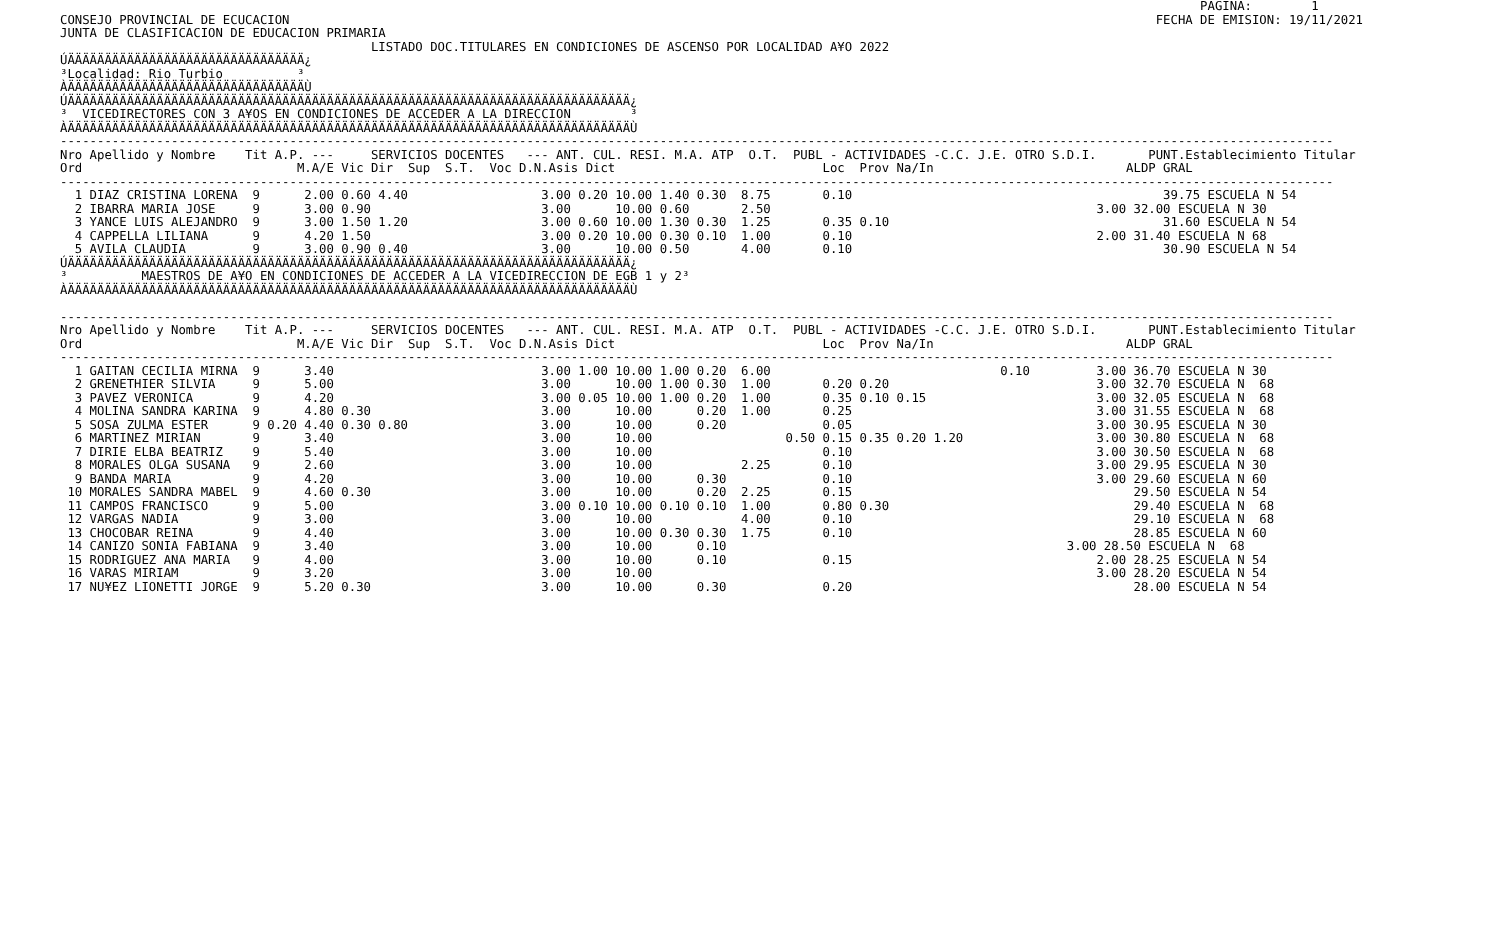PAGINA:        1
CONSEJO PROVINCIAL DE ECUCACION                                                                                                                     FECHA DE EMISION: 19/11/2021
JUNTA DE CLASIFICACION DE EDUCACION PRIMARIA
                                          LISTADO DOC.TITULARES EN CONDICIONES DE ASCENSO POR LOCALIDAD A¥O 2022
ÚÄÄÄÄÄÄÄÄÄÄÄÄÄÄÄÄÄÄÄÄÄÄÄÄÄÄÄÄÄÄÄÄ¿
³Localidad: Rio Turbio          ³
ÀÄÄÄÄÄÄÄÄÄÄÄÄÄÄÄÄÄÄÄÄÄÄÄÄÄÄÄÄÄÄÄÄÙ
ÚÄÄÄÄÄÄÄÄÄÄÄÄÄÄÄÄÄÄÄÄÄÄÄÄÄÄÄÄÄÄÄÄÄÄÄÄÄÄÄÄÄÄÄÄÄÄÄÄÄÄÄÄÄÄÄÄÄÄÄÄÄÄÄÄÄÄÄÄÄÄÄÄÄÄÄÄ¿
³  VICEDIRECTORES CON 3 A¥OS EN CONDICIONES DE ACCEDER A LA DIRECCION        ³
ÀÄÄÄÄÄÄÄÄÄÄÄÄÄÄÄÄÄÄÄÄÄÄÄÄÄÄÄÄÄÄÄÄÄÄÄÄÄÄÄÄÄÄÄÄÄÄÄÄÄÄÄÄÄÄÄÄÄÄÄÄÄÄÄÄÄÄÄÄÄÄÄÄÄÄÄÄÙ
----------------------------------------------------------------------------------------------------------------------------------------------------------------------------
Nro Apellido y Nombre    Tit A.P. ---     SERVICIOS DOCENTES   --- ANT. CUL. RESI. M.A. ATP  O.T.  PUBL - ACTIVIDADES -C.C. J.E. OTRO S.D.I.       PUNT.Establecimiento Titular
Ord                             M.A/E Vic Dir  Sup  S.T.  Voc D.N.Asis Dict                            Loc  Prov Na/In                          ALDP GRAL
----------------------------------------------------------------------------------------------------------------------------------------------------------------------------
  1 DIAZ CRISTINA LORENA  9      2.00 0.60 4.40                  3.00 0.20 10.00 1.40 0.30  8.75       0.10                                          39.75 ESCUELA N 54
  2 IBARRA MARIA JOSE     9      3.00 0.90                       3.00      10.00 0.60       2.50                                            3.00 32.00 ESCUELA N 30
  3 YANCE LUIS ALEJANDRO  9      3.00 1.50 1.20                  3.00 0.60 10.00 1.30 0.30  1.25       0.35 0.10                                     31.60 ESCUELA N 54
  4 CAPPELLA LILIANA      9      4.20 1.50                       3.00 0.20 10.00 0.30 0.10  1.00       0.10                                 2.00 31.40 ESCUELA N 68
  5 AVILA CLAUDIA         9      3.00 0.90 0.40                  3.00      10.00 0.50       4.00       0.10                                          30.90 ESCUELA N 54
ÚÄÄÄÄÄÄÄÄÄÄÄÄÄÄÄÄÄÄÄÄÄÄÄÄÄÄÄÄÄÄÄÄÄÄÄÄÄÄÄÄÄÄÄÄÄÄÄÄÄÄÄÄÄÄÄÄÄÄÄÄÄÄÄÄÄÄÄÄÄÄÄÄÄÄÄÄ¿
³          MAESTROS DE A¥O EN CONDICIONES DE ACCEDER A LA VICEDIRECCION DE EGB 1 y 2³
ÀÄÄÄÄÄÄÄÄÄÄÄÄÄÄÄÄÄÄÄÄÄÄÄÄÄÄÄÄÄÄÄÄÄÄÄÄÄÄÄÄÄÄÄÄÄÄÄÄÄÄÄÄÄÄÄÄÄÄÄÄÄÄÄÄÄÄÄÄÄÄÄÄÄÄÄÄÙ

----------------------------------------------------------------------------------------------------------------------------------------------------------------------------
Nro Apellido y Nombre    Tit A.P. ---     SERVICIOS DOCENTES   --- ANT. CUL. RESI. M.A. ATP  O.T.  PUBL - ACTIVIDADES -C.C. J.E. OTRO S.D.I.       PUNT.Establecimiento Titular
Ord                             M.A/E Vic Dir  Sup  S.T.  Voc D.N.Asis Dict                            Loc  Prov Na/In                          ALDP GRAL
----------------------------------------------------------------------------------------------------------------------------------------------------------------------------
  1 GAITAN CECILIA MIRNA  9      3.40                            3.00 1.00 10.00 1.00 0.20  6.00                               0.10         3.00 36.70 ESCUELA N 30
  2 GRENETHIER SILVIA     9      5.00                            3.00      10.00 1.00 0.30  1.00       0.20 0.20                            3.00 32.70 ESCUELA N  68
  3 PAVEZ VERONICA        9      4.20                            3.00 0.05 10.00 1.00 0.20  1.00       0.35 0.10 0.15                       3.00 32.05 ESCUELA N  68
  4 MOLINA SANDRA KARINA  9      4.80 0.30                       3.00      10.00      0.20  1.00       0.25                                 3.00 31.55 ESCUELA N  68
  5 SOSA ZULMA ESTER      9 0.20 4.40 0.30 0.80                  3.00      10.00      0.20             0.05                                 3.00 30.95 ESCUELA N 30
  6 MARTINEZ MIRIAN       9      3.40                            3.00      10.00                  0.50 0.15 0.35 0.20 1.20                  3.00 30.80 ESCUELA N  68
  7 DIRIE ELBA BEATRIZ    9      5.40                            3.00      10.00                       0.10                                 3.00 30.50 ESCUELA N  68
  8 MORALES OLGA SUSANA   9      2.60                            3.00      10.00            2.25       0.10                                 3.00 29.95 ESCUELA N 30
  9 BANDA MARIA           9      4.20                            3.00      10.00      0.30             0.10                                 3.00 29.60 ESCUELA N 60
 10 MORALES SANDRA MABEL  9      4.60 0.30                       3.00      10.00      0.20  2.25       0.15                                      29.50 ESCUELA N 54
 11 CAMPOS FRANCISCO      9      5.00                            3.00 0.10 10.00 0.10 0.10  1.00       0.80 0.30                                 29.40 ESCUELA N  68
 12 VARGAS NADIA          9      3.00                            3.00      10.00            4.00       0.10                                      29.10 ESCUELA N  68
 13 CHOCOBAR REINA        9      4.40                            3.00      10.00 0.30 0.30  1.75       0.10                                      28.85 ESCUELA N 60
 14 CANIZO SONIA FABIANA  9      3.40                            3.00      10.00      0.10                                              3.00 28.50 ESCUELA N  68
 15 RODRIGUEZ ANA MARIA   9      4.00                            3.00      10.00      0.10             0.15                                 2.00 28.25 ESCUELA N 54
 16 VARAS MIRIAM          9      3.20                            3.00      10.00                                                            3.00 28.20 ESCUELA N 54
 17 NU¥EZ LIONETTI JORGE  9      5.20 0.30                       3.00      10.00      0.30             0.20                                      28.00 ESCUELA N 54